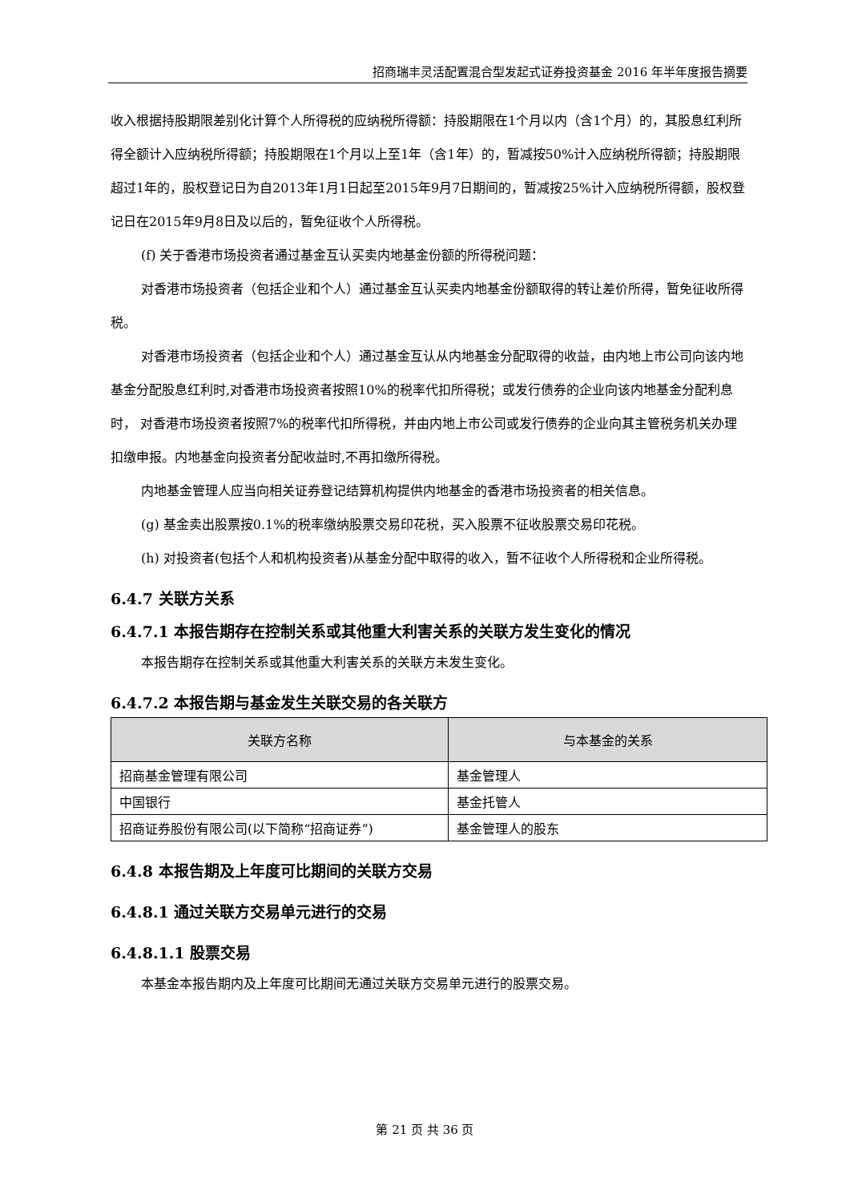招商瑞丰灵活配置混合型发起式证券投资基金 2016 年半年度报告摘要
收入根据持股期限差别化计算个人所得税的应纳税所得额：持股期限在1个月以内（含1个月）的，其股息红利所得全额计入应纳税所得额；持股期限在1个月以上至1年（含1年）的，暂减按50%计入应纳税所得额；持股期限超过1年的，股权登记日为自2013年1月1日起至2015年9月7日期间的，暂减按25%计入应纳税所得额，股权登记日在2015年9月8日及以后的，暂免征收个人所得税。
(f) 关于香港市场投资者通过基金互认买卖内地基金份额的所得税问题：
对香港市场投资者（包括企业和个人）通过基金互认买卖内地基金份额取得的转让差价所得，暂免征收所得税。
对香港市场投资者（包括企业和个人）通过基金互认从内地基金分配取得的收益，由内地上市公司向该内地基金分配股息红利时,对香港市场投资者按照10%的税率代扣所得税；或发行债券的企业向该内地基金分配利息时， 对香港市场投资者按照7%的税率代扣所得税，并由内地上市公司或发行债券的企业向其主管税务机关办理扣缴申报。内地基金向投资者分配收益时,不再扣缴所得税。
内地基金管理人应当向相关证券登记结算机构提供内地基金的香港市场投资者的相关信息。
(g) 基金卖出股票按0.1%的税率缴纳股票交易印花税，买入股票不征收股票交易印花税。
(h) 对投资者(包括个人和机构投资者)从基金分配中取得的收入，暂不征收个人所得税和企业所得税。
6.4.7 关联方关系
6.4.7.1 本报告期存在控制关系或其他重大利害关系的关联方发生变化的情况
本报告期存在控制关系或其他重大利害关系的关联方未发生变化。
6.4.7.2 本报告期与基金发生关联交易的各关联方
| 关联方名称 | 与本基金的关系 |
| --- | --- |
| 招商基金管理有限公司 | 基金管理人 |
| 中国银行 | 基金托管人 |
| 招商证券股份有限公司(以下简称“招商证券”) | 基金管理人的股东 |
6.4.8 本报告期及上年度可比期间的关联方交易
6.4.8.1 通过关联方交易单元进行的交易
6.4.8.1.1 股票交易
本基金本报告期内及上年度可比期间无通过关联方交易单元进行的股票交易。
第 21 页 共 36 页